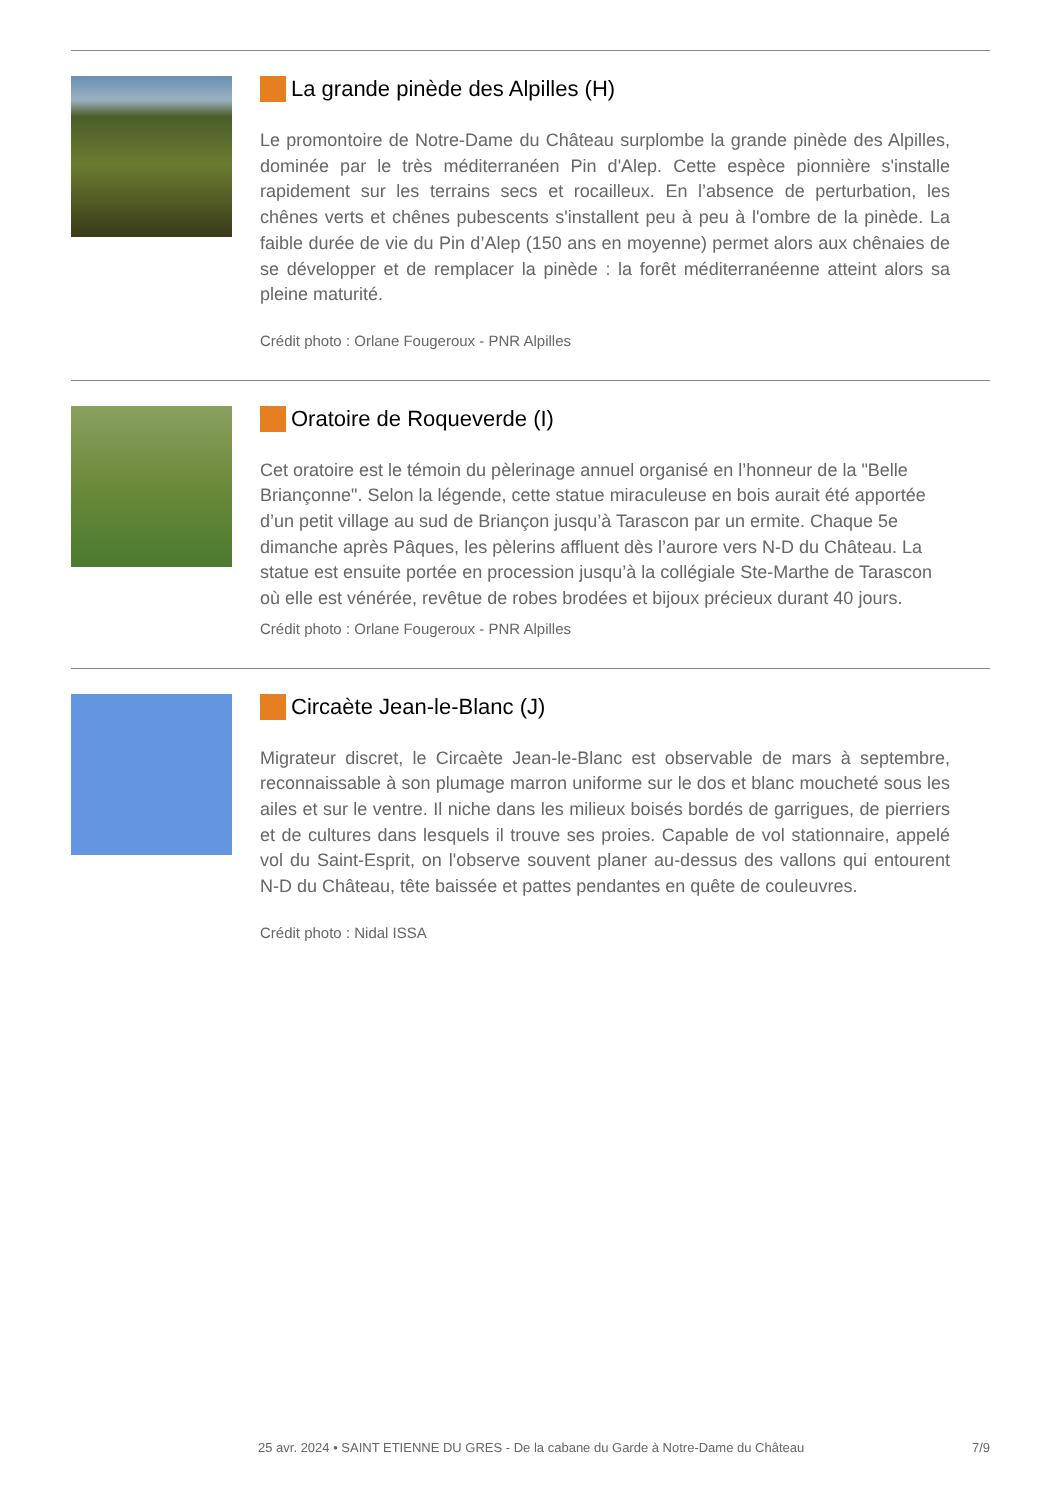La grande pinède des Alpilles (H)
Le promontoire de Notre-Dame du Château surplombe la grande pinède des Alpilles, dominée par le très méditerranéen Pin d'Alep. Cette espèce pionnière s'installe rapidement sur les terrains secs et rocailleux. En l’absence de perturbation, les chênes verts et chênes pubescents s'installent peu à peu à l'ombre de la pinède. La faible durée de vie du Pin d’Alep (150 ans en moyenne) permet alors aux chênaies de se développer et de remplacer la pinède : la forêt méditerranéenne atteint alors sa pleine maturité.
Crédit photo : Orlane Fougeroux - PNR Alpilles
Oratoire de Roqueverde (I)
Cet oratoire est le témoin du pèlerinage annuel organisé en l’honneur de la "Belle Briançonne". Selon la légende, cette statue miraculeuse en bois aurait été apportée d’un petit village au sud de Briançon jusqu’à Tarascon par un ermite. Chaque 5e dimanche après Pâques, les pèlerins affluent dès l’aurore vers N-D du Château. La statue est ensuite portée en procession jusqu’à la collégiale Ste-Marthe de Tarascon où elle est vénérée, revêtue de robes brodées et bijoux précieux durant 40 jours.
Crédit photo : Orlane Fougeroux - PNR Alpilles
Circaète Jean-le-Blanc (J)
Migrateur discret, le Circaète Jean-le-Blanc est observable de mars à septembre, reconnaissable à son plumage marron uniforme sur le dos et blanc moucheté sous les ailes et sur le ventre. Il niche dans les milieux boisés bordés de garrigues, de pierriers et de cultures dans lesquels il trouve ses proies. Capable de vol stationnaire, appelé vol du Saint-Esprit, on l'observe souvent planer au-dessus des vallons qui entourent N-D du Château, tête baissée et pattes pendantes en quête de couleuvres.
Crédit photo : Nidal ISSA
25 avr. 2024 • SAINT ETIENNE DU GRES - De la cabane du Garde à Notre-Dame du Château 7/9